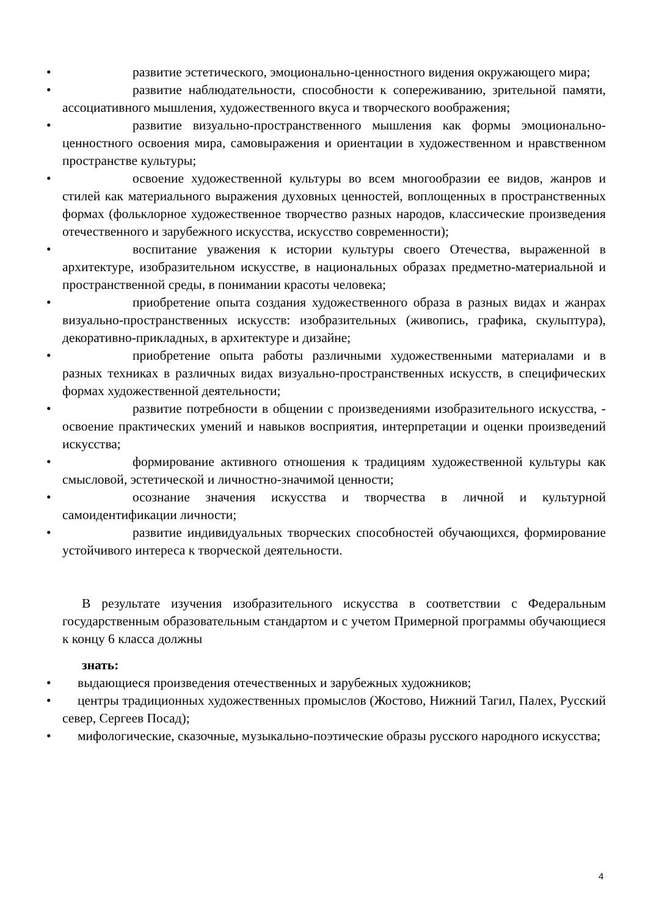• развитие эстетического, эмоционально-ценностного видения окружающего мира;
• развитие наблюдательности, способности к сопереживанию, зрительной памяти, ассоциативного мышления, художественного вкуса и творческого воображения;
• развитие визуально-пространственного мышления как формы эмоционально-ценностного освоения мира, самовыражения и ориентации в художественном и нравственном пространстве культуры;
• освоение художественной культуры во всем многообразии ее видов, жанров и стилей как материального выражения духовных ценностей, воплощенных в пространственных формах (фольклорное художественное творчество разных народов, классические произведения отечественного и зарубежного искусства, искусство современности);
• воспитание уважения к истории культуры своего Отечества, выраженной в архитектуре, изобразительном искусстве, в национальных образах предметно-материальной и пространственной среды, в понимании красоты человека;
• приобретение опыта создания художественного образа в разных видах и жанрах визуально-пространственных искусств: изобразительных (живопись, графика, скульптура), декоративно-прикладных, в архитектуре и дизайне;
• приобретение опыта работы различными художественными материалами и в разных техниках в различных видах визуально-пространственных искусств, в специфических формах художественной деятельности;
• развитие потребности в общении с произведениями изобразительного искусства, - освоение практических умений и навыков восприятия, интерпретации и оценки произведений искусства;
• формирование активного отношения к традициям художественной культуры как смысловой, эстетической и личностно-значимой ценности;
• осознание значения искусства и творчества в личной и культурной самоидентификации личности;
• развитие индивидуальных творческих способностей обучающихся, формирование устойчивого интереса к творческой деятельности.
В результате изучения изобразительного искусства в соответствии с Федеральным государственным образовательным стандартом и с учетом Примерной программы обучающиеся к концу 6 класса должны
знать:
• выдающиеся произведения отечественных и зарубежных художников;
• центры традиционных художественных промыслов (Жостово, Нижний Тагил, Палех, Русский север, Сергеев Посад);
• мифологические, сказочные, музыкально-поэтические образы русского народного искусства;
4